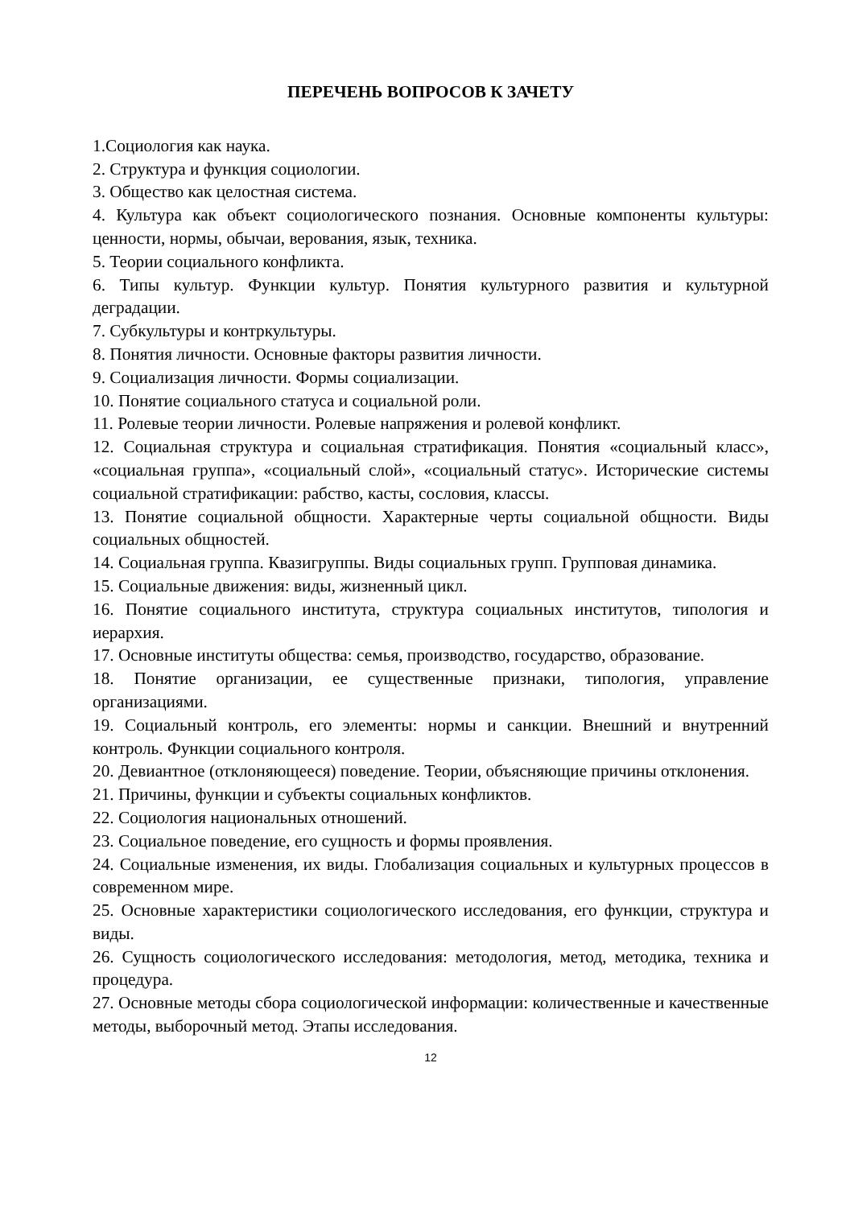ПЕРЕЧЕНЬ ВОПРОСОВ К ЗАЧЕТУ
1.Социология как наука.
2. Структура и функция социологии.
3. Общество как целостная система.
4. Культура как объект социологического познания. Основные компоненты культуры: ценности, нормы, обычаи, верования, язык, техника.
5. Теории социального конфликта.
6. Типы культур. Функции культур. Понятия культурного развития и культурной деградации.
7. Субкультуры и контркультуры.
8. Понятия личности. Основные факторы развития личности.
9. Социализация личности. Формы социализации.
10. Понятие социального статуса и социальной роли.
11. Ролевые теории личности. Ролевые напряжения и ролевой конфликт.
12. Социальная структура и социальная стратификация. Понятия «социальный класс», «социальная группа», «социальный слой», «социальный статус». Исторические системы социальной стратификации: рабство, касты, сословия, классы.
13. Понятие социальной общности. Характерные черты социальной общности. Виды социальных общностей.
14. Социальная группа. Квазигруппы. Виды социальных групп. Групповая динамика.
15. Социальные движения: виды, жизненный цикл.
16. Понятие социального института, структура социальных институтов, типология и иерархия.
17. Основные институты общества: семья, производство, государство, образование.
18. Понятие организации, ее существенные признаки, типология, управление организациями.
19. Социальный контроль, его элементы: нормы и санкции. Внешний и внутренний контроль. Функции социального контроля.
20. Девиантное (отклоняющееся) поведение. Теории, объясняющие причины отклонения.
21. Причины, функции и субъекты социальных конфликтов.
22. Социология национальных отношений.
23. Социальное поведение, его сущность и формы проявления.
24. Социальные изменения, их виды. Глобализация социальных и культурных процессов в современном мире.
25. Основные характеристики социологического исследования, его функции, структура и виды.
26. Сущность социологического исследования: методология, метод, методика, техника и процедура.
27. Основные методы сбора социологической информации: количественные и качественные методы, выборочный метод. Этапы исследования.
12